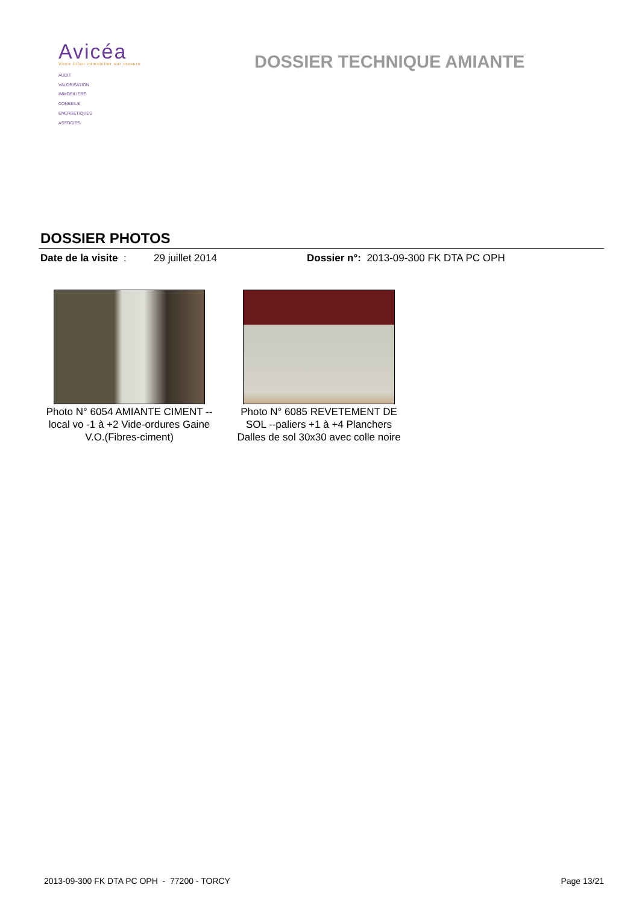Avicéa
Votre bilan immobilier sur mesure
AUDIT
VALORISATION
IMMOBILIERE
CONSEILS
ENERGETIQUES
ASSOCIES
DOSSIER TECHNIQUE AMIANTE
DOSSIER PHOTOS
Date de la visite : 29 juillet 2014 Dossier n°: 2013-09-300 FK DTA PC OPH
Photo N° 6054 AMIANTE CIMENT -- local vo -1 à +2 Vide-ordures Gaine V.O.(Fibres-ciment)
Photo N° 6085 REVETEMENT DE SOL --paliers +1 à +4 Planchers Dalles de sol 30x30 avec colle noire
2013-09-300 FK DTA PC OPH - 77200 - TORCY Page 13/21